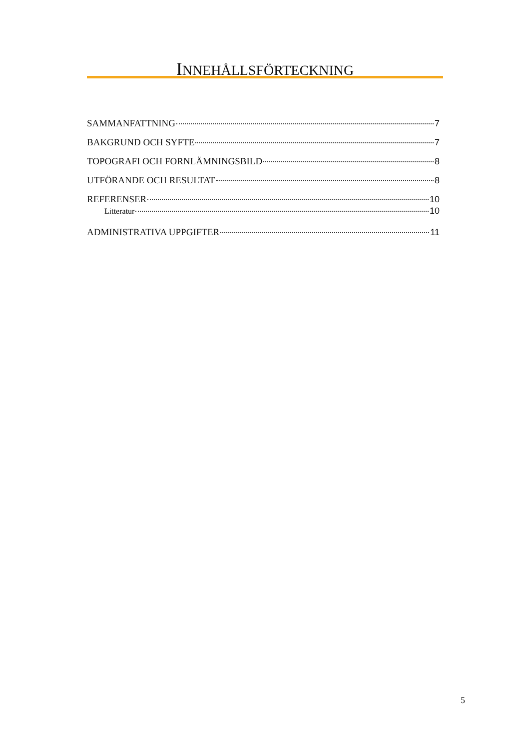INNEHÅLLSFÖRTECKNING
SAMMANFATTNING 7
BAKGRUND OCH SYFTE 7
TOPOGRAFI OCH FORNLÄMNINGSBILD 8
UTFÖRANDE OCH RESULTAT 8
REFERENSER 10
Litteratur 10
ADMINISTRATIVA UPPGIFTER 11
5